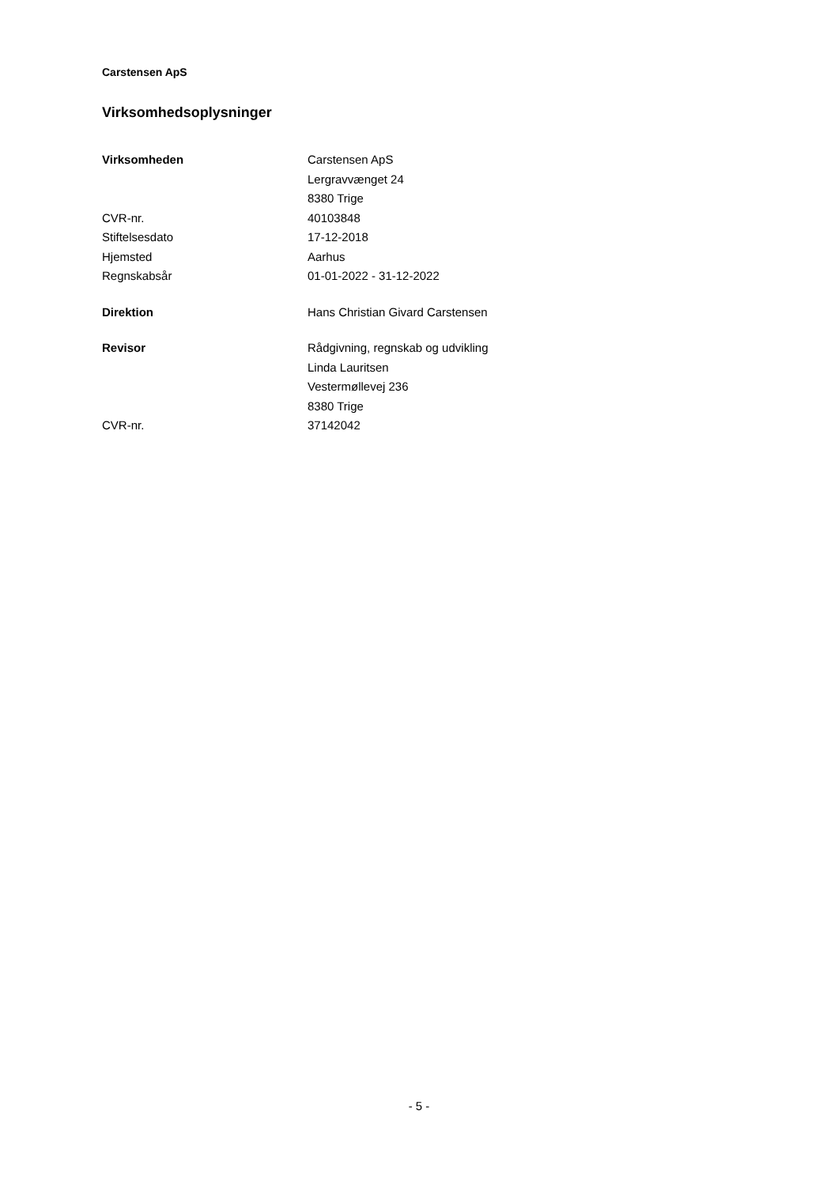Carstensen ApS
Virksomhedsoplysninger
| Virksomheden | Carstensen ApS |
| | Lergravvænget 24 |
| | 8380 Trige |
| CVR-nr. | 40103848 |
| Stiftelsesdato | 17-12-2018 |
| Hjemsted | Aarhus |
| Regnskabsår | 01-01-2022 - 31-12-2022 |
| Direktion | Hans Christian Givard Carstensen |
| Revisor | Rådgivning, regnskab og udvikling |
| | Linda Lauritsen |
| | Vestermøllevej 236 |
| | 8380 Trige |
| CVR-nr. | 37142042 |
- 5 -